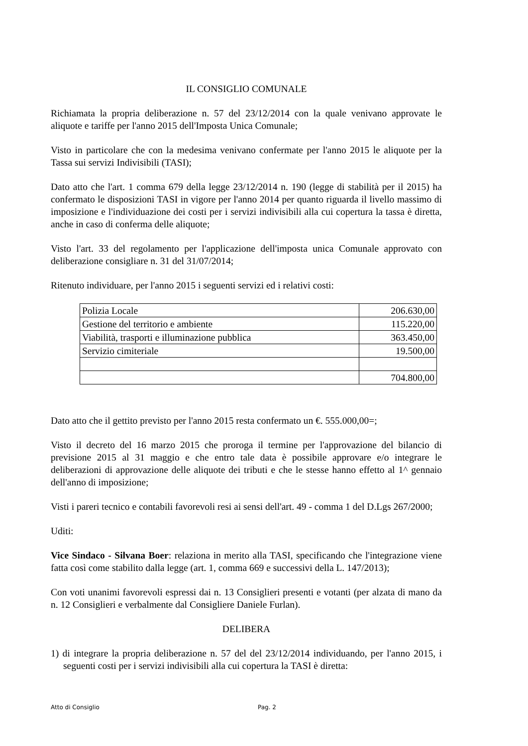IL CONSIGLIO COMUNALE
Richiamata la propria deliberazione n. 57 del 23/12/2014 con la quale venivano approvate le aliquote e tariffe per l'anno 2015 dell'Imposta Unica Comunale;
Visto in particolare che con la medesima venivano confermate per l'anno 2015 le aliquote per la Tassa sui servizi Indivisibili (TASI);
Dato atto che l'art. 1 comma 679 della legge 23/12/2014 n. 190 (legge di stabilità per il 2015) ha confermato le disposizioni TASI in vigore per l'anno 2014 per quanto riguarda il livello massimo di imposizione e l'individuazione dei costi per i servizi indivisibili alla cui copertura la tassa è diretta, anche in caso di conferma delle aliquote;
Visto l'art. 33 del regolamento per l'applicazione dell'imposta unica Comunale approvato con deliberazione consigliare n. 31 del 31/07/2014;
Ritenuto individuare, per l'anno 2015 i seguenti servizi ed i relativi costi:
| Polizia Locale | 206.630,00 |
| Gestione del territorio e ambiente | 115.220,00 |
| Viabilità, trasporti e illuminazione pubblica | 363.450,00 |
| Servizio cimiteriale | 19.500,00 |
| | 704.800,00 |
Dato atto che il gettito previsto per l'anno 2015 resta confermato un €. 555.000,00=;
Visto il decreto del 16 marzo 2015 che proroga il termine per l'approvazione del bilancio di previsione 2015 al 31 maggio e che entro tale data è possibile approvare e/o integrare le deliberazioni di approvazione delle aliquote dei tributi e che le stesse hanno effetto al 1^ gennaio dell'anno di imposizione;
Visti i pareri tecnico e contabili favorevoli resi ai sensi dell'art. 49 - comma 1 del D.Lgs 267/2000;
Uditi:
Vice Sindaco - Silvana Boer: relaziona in merito alla TASI, specificando che l'integrazione viene fatta così come stabilito dalla legge (art. 1, comma 669 e successivi della L. 147/2013);
Con voti unanimi favorevoli espressi dai n. 13 Consiglieri presenti e votanti (per alzata di mano da n. 12 Consiglieri e verbalmente dal Consigliere Daniele Furlan).
DELIBERA
1) di integrare la propria deliberazione n. 57 del del 23/12/2014 individuando, per l'anno 2015, i seguenti costi per i servizi indivisibili alla cui copertura la TASI è diretta:
Atto di Consiglio Pag. 2